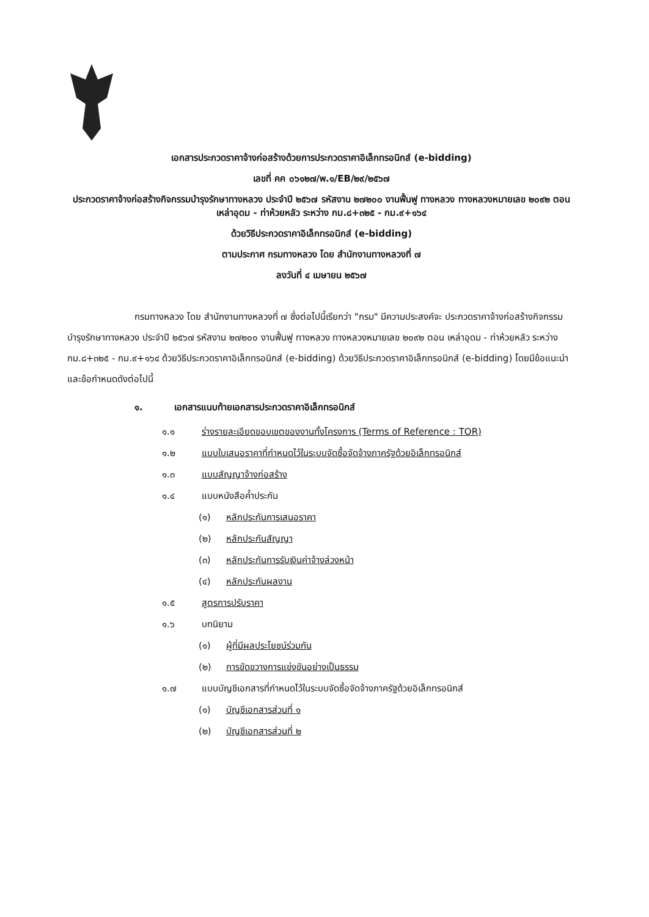เอกสารประกวดราคาจ้างก่อสร้างด้วยการประกวดราคาอิเล็กทรอนิกส์ (e-bidding)
เลขที่ คค ๐๖๑๒๗/พ.๑/EB/๒๙/๒๕๖๗
ประกวดราคาจ้างก่อสร้างกิจกรรมบำรุงรักษาทางหลวง ประจำปี ๒๕๖๗ รหัสงาน ๒๗๒๐๐ งานฟื้นฟู ทางหลวง ทางหลวงหมายเลข ๒๐๙๒ ตอน เหล่าอุดม - ท่าห้วยหลัว ระหว่าง กม.๘+๓๒๕ - กม.๙+๑๖๔
ด้วยวิธีประกวดราคาอิเล็กทรอนิกส์ (e-bidding)
ตามประกาศ กรมทางหลวง โดย สำนักงานทางหลวงที่ ๗
ลงวันที่ ๔ เมษายน ๒๕๖๗
กรมทางหลวง โดย สำนักงานทางหลวงที่ ๗ ซึ่งต่อไปนี้เรียกว่า "กรม" มีความประสงค์จะ ประกวดราคาจ้างก่อสร้างกิจกรรมบำรุงรักษาทางหลวง ประจำปี ๒๕๖๗ รหัสงาน ๒๗๒๐๐ งานฟื้นฟู ทางหลวง ทางหลวงหมายเลข ๒๐๙๒ ตอน เหล่าอุดม - ท่าห้วยหลัว ระหว่าง กม.๘+๓๒๕ - กม.๙+๑๖๔ ด้วยวิธีประกวดราคาอิเล็กทรอนิกส์ (e-bidding) ด้วยวิธีประกวดราคาอิเล็กทรอนิกส์ (e-bidding) โดยมีข้อแนะนำ และข้อกำหนดดังต่อไปนี้
๑. เอกสารแนบท้ายเอกสารประกวดราคาอิเล็กทรอนิกส์
๑.๑ ร่างรายละเอียดขอบเขตของงานทั้งโครงการ (Terms of Reference : TOR)
๑.๒ แบบใบเสนอราคาที่กำหนดไว้ในระบบจัดซื้อจัดจ้างภาครัฐด้วยอิเล็กทรอนิกส์
๑.๓ แบบสัญญาจ้างก่อสร้าง
๑.๔ แบบหนังสือค้ำประกัน
(๑) หลักประกันการเสนอราคา
(๒) หลักประกันสัญญา
(๓) หลักประกันการรับเงินค่าจ้างล่วงหน้า
(๔) หลักประกันผลงาน
๑.๕ สูตรการปรับราคา
๑.๖ บทนิยาม
(๑) ผู้ที่มีผลประโยชน์ร่วมกัน
(๒) การขัดขวางการแข่งขันอย่างเป็นธรรม
๑.๗ แบบบัญชีเอกสารที่กำหนดไว้ในระบบจัดซื้อจัดจ้างภาครัฐด้วยอิเล็กทรอนิกส์
(๑) บัญชีเอกสารส่วนที่ ๑
(๒) บัญชีเอกสารส่วนที่ ๒